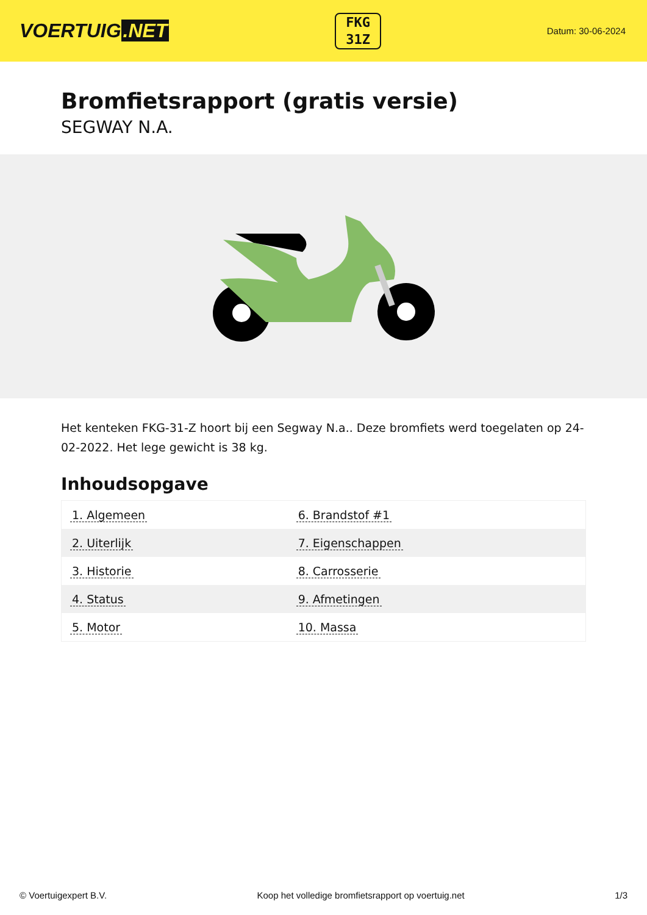VOERTUIG.NET
FKG
31Z
Datum: 30-06-2024
Bromfietsrapport (gratis versie)
SEGWAY N.A.
Het kenteken FKG-31-Z hoort bij een Segway N.a.. Deze bromfiets werd toegelaten op 24-02-2022. Het lege gewicht is 38 kg.
Inhoudsopgave
| 1. Algemeen | 6. Brandstof #1 |
| 2. Uiterlijk | 7. Eigenschappen |
| 3. Historie | 8. Carrosserie |
| 4. Status | 9. Afmetingen |
| 5. Motor | 10. Massa |
© Voertuigexpert B.V. Koop het volledige bromfietsrapport op voertuig.net 1/3